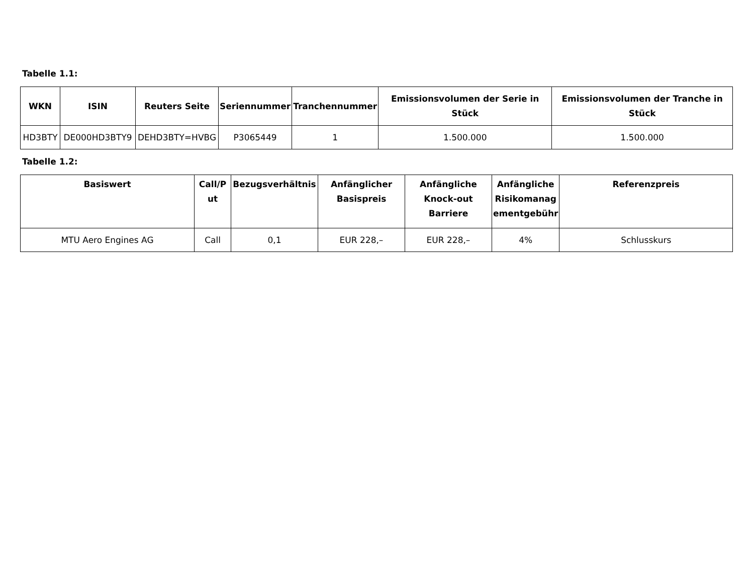Tabelle 1.1:
| WKN | ISIN | Reuters Seite | Seriennummer | Tranchennummer | Emissionsvolumen der Serie in Stück | Emissionsvolumen der Tranche in Stück |
| --- | --- | --- | --- | --- | --- | --- |
| HD3BTY | DE000HD3BTY9 | DEHD3BTY=HVBG | P3065449 | 1 | 1.500.000 | 1.500.000 |
Tabelle 1.2:
| Basiswert | Call/P ut | Bezugsverhältnis | Anfänglicher Basispreis | Anfängliche Knock-out Barriere | Anfängliche Risikomanag ementgebühr | Referenzpreis |
| --- | --- | --- | --- | --- | --- | --- |
| MTU Aero Engines AG | Call | 0,1 | EUR 228,– | EUR 228,– | 4% | Schlusskurs |